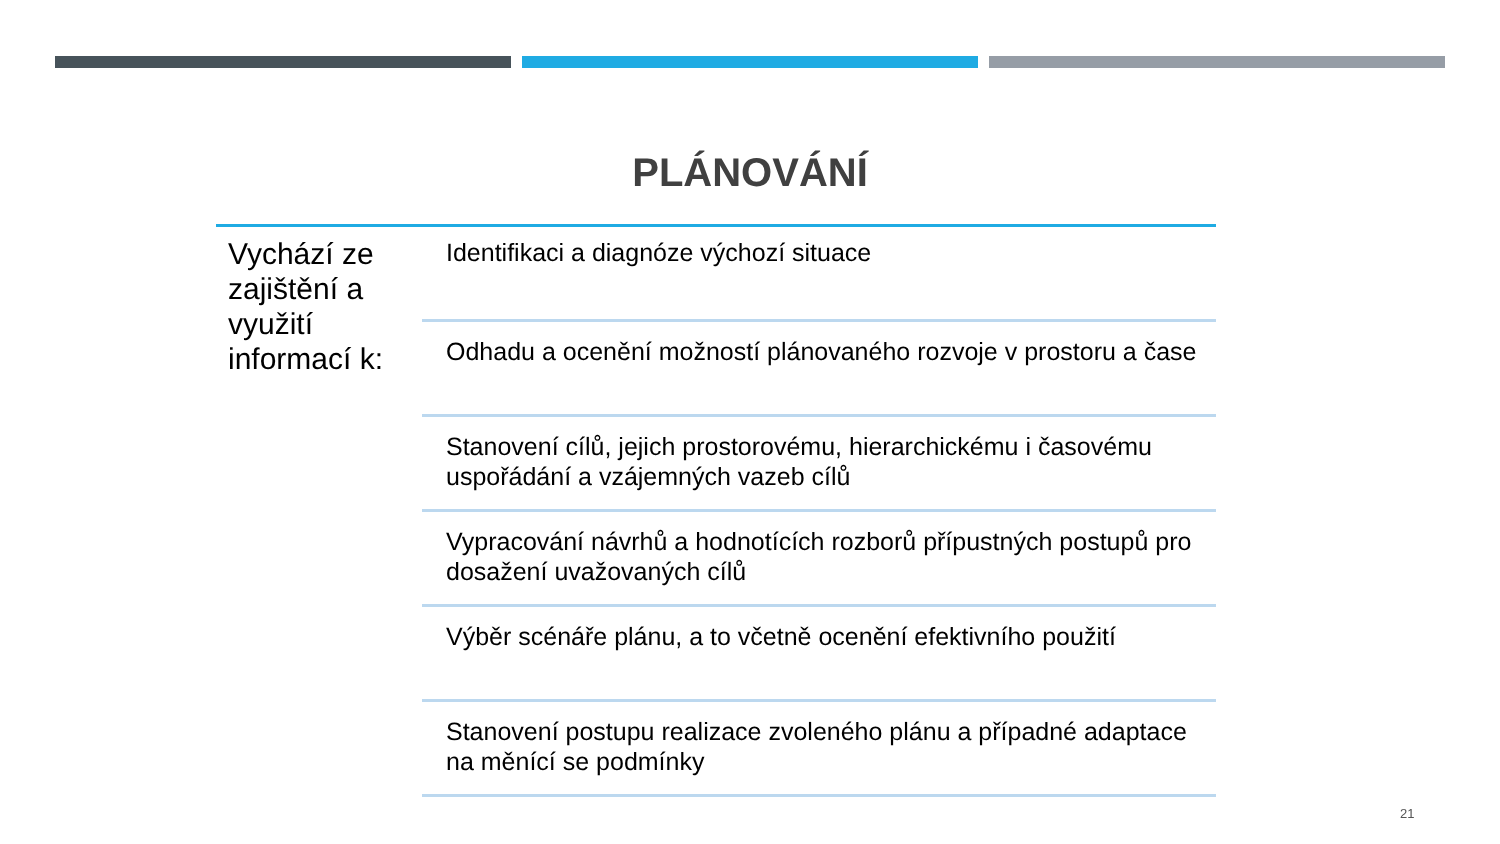PLÁNOVÁNÍ
Vychází ze zajištění a využití informací k:
Identifikaci a diagnóze výchozí situace
Odhadu a ocenění možností plánovaného rozvoje v prostoru a čase
Stanovení cílů, jejich prostorovému, hierarchickému i časovému uspořádání a vzájemných vazeb cílů
Vypracování návrhů a hodnotících rozborů přípustných postupů pro dosažení uvažovaných cílů
Výběr scénáře plánu, a to včetně ocenění efektivního použití
Stanovení postupu realizace zvoleného plánu a případné adaptace na měnící se podmínky
21